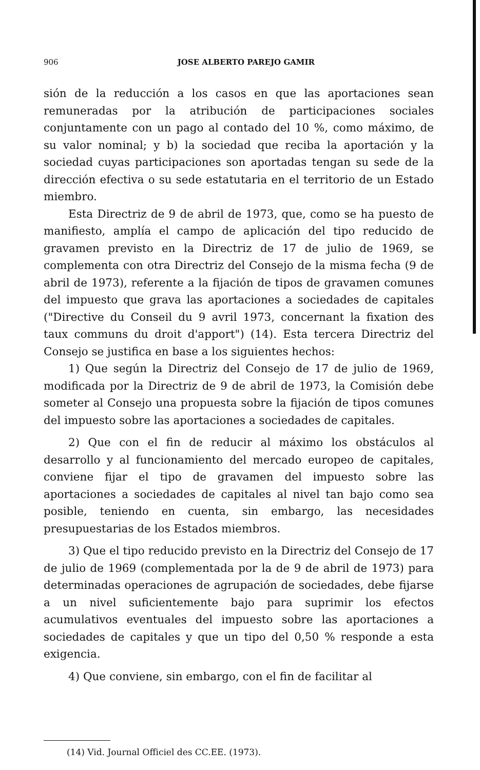906
JOSE ALBERTO PAREJO GAMIR
sión de la reducción a los casos en que las aportaciones sean remuneradas por la atribución de participaciones sociales conjuntamente con un pago al contado del 10 %, como máximo, de su valor nominal; y b) la sociedad que reciba la aportación y la sociedad cuyas participaciones son aportadas tengan su sede de la dirección efectiva o su sede estatutaria en el territorio de un Estado miembro.
Esta Directriz de 9 de abril de 1973, que, como se ha puesto de manifiesto, amplía el campo de aplicación del tipo reducido de gravamen previsto en la Directriz de 17 de julio de 1969, se complementa con otra Directriz del Consejo de la misma fecha (9 de abril de 1973), referente a la fijación de tipos de gravamen comunes del impuesto que grava las aportaciones a sociedades de capitales ("Directive du Conseil du 9 avril 1973, concernant la fixation des taux communs du droit d'apport") (14). Esta tercera Directriz del Consejo se justifica en base a los siguientes hechos:
1) Que según la Directriz del Consejo de 17 de julio de 1969, modificada por la Directriz de 9 de abril de 1973, la Comisión debe someter al Consejo una propuesta sobre la fijación de tipos comunes del impuesto sobre las aportaciones a sociedades de capitales.
2) Que con el fin de reducir al máximo los obstáculos al desarrollo y al funcionamiento del mercado europeo de capitales, conviene fijar el tipo de gravamen del impuesto sobre las aportaciones a sociedades de capitales al nivel tan bajo como sea posible, teniendo en cuenta, sin embargo, las necesidades presupuestarias de los Estados miembros.
3) Que el tipo reducido previsto en la Directriz del Consejo de 17 de julio de 1969 (complementada por la de 9 de abril de 1973) para determinadas operaciones de agrupación de sociedades, debe fijarse a un nivel suficientemente bajo para suprimir los efectos acumulativos eventuales del impuesto sobre las aportaciones a sociedades de capitales y que un tipo del 0,50 % responde a esta exigencia.
4) Que conviene, sin embargo, con el fin de facilitar al
(14) Vid. Journal Officiel des CC.EE. (1973).